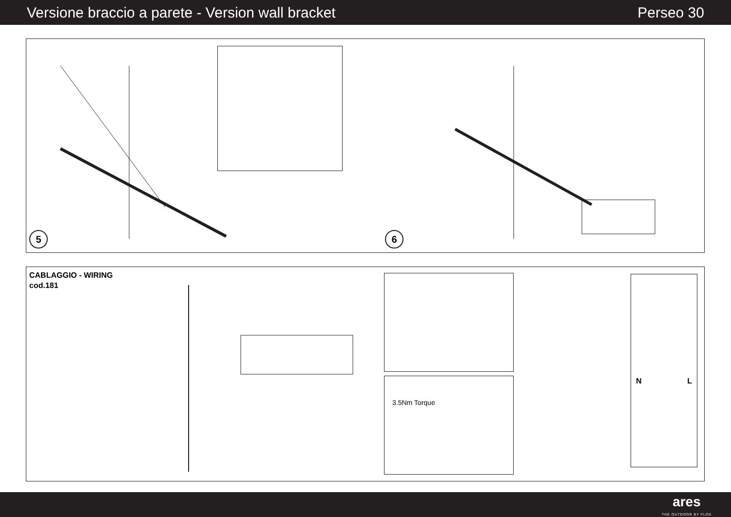Versione braccio a parete - Version wall bracket Perseo 30
5 6
CABLAGGIO - WIRING
cod.181
3.5Nm Torque
N L
ares
THE OUTDOOR BY FLOS